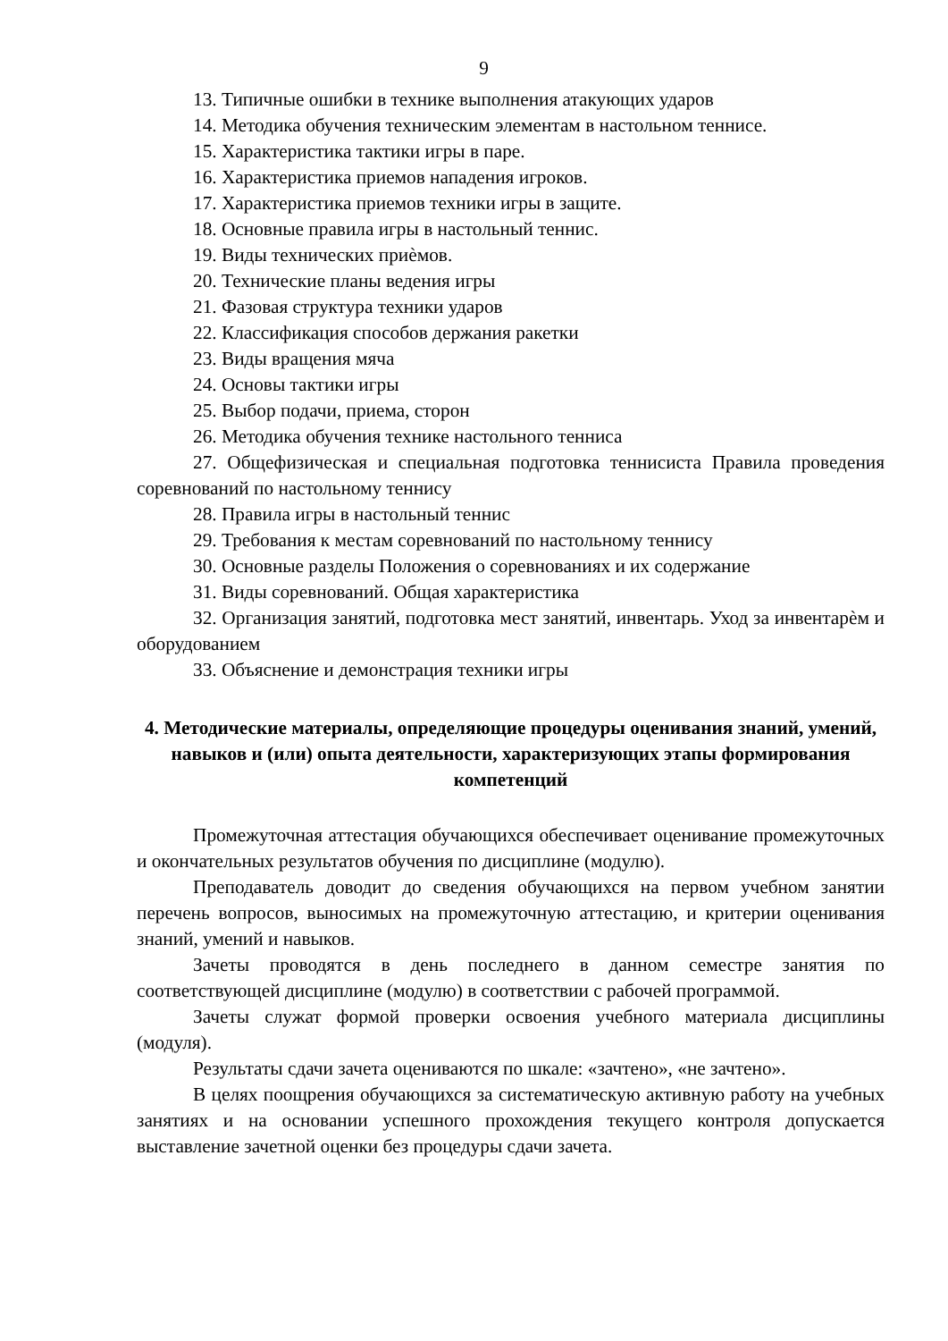9
13. Типичные ошибки в технике выполнения атакующих ударов
14. Методика обучения техническим элементам в настольном теннисе.
15. Характеристика тактики игры в паре.
16. Характеристика приемов нападения игроков.
17. Характеристика приемов техники игры в защите.
18. Основные правила игры в настольный теннис.
19. Виды технических приѐмов.
20. Технические планы ведения игры
21. Фазовая структура техники ударов
22. Классификация способов держания ракетки
23. Виды вращения мяча
24. Основы тактики игры
25. Выбор подачи, приема, сторон
26. Методика обучения технике настольного тенниса
27. Общефизическая и специальная подготовка теннисиста Правила проведения соревнований по настольному теннису
28. Правила игры в настольный теннис
29. Требования к местам соревнований по настольному теннису
30. Основные разделы Положения о соревнованиях и их содержание
31. Виды соревнований. Общая характеристика
32. Организация занятий, подготовка мест занятий, инвентарь. Уход за инвентарѐм и оборудованием
33. Объяснение и демонстрация техники игры
4. Методические материалы, определяющие процедуры оценивания знаний, умений, навыков и (или) опыта деятельности, характеризующих этапы формирования компетенций
Промежуточная аттестация обучающихся обеспечивает оценивание промежуточных и окончательных результатов обучения по дисциплине (модулю).
Преподаватель доводит до сведения обучающихся на первом учебном занятии перечень вопросов, выносимых на промежуточную аттестацию, и критерии оценивания знаний, умений и навыков.
Зачеты проводятся в день последнего в данном семестре занятия по соответствующей дисциплине (модулю) в соответствии с рабочей программой.
Зачеты служат формой проверки освоения учебного материала дисциплины (модуля).
Результаты сдачи зачета оцениваются по шкале: «зачтено», «не зачтено».
В целях поощрения обучающихся за систематическую активную работу на учебных занятиях и на основании успешного прохождения текущего контроля допускается выставление зачетной оценки без процедуры сдачи зачета.